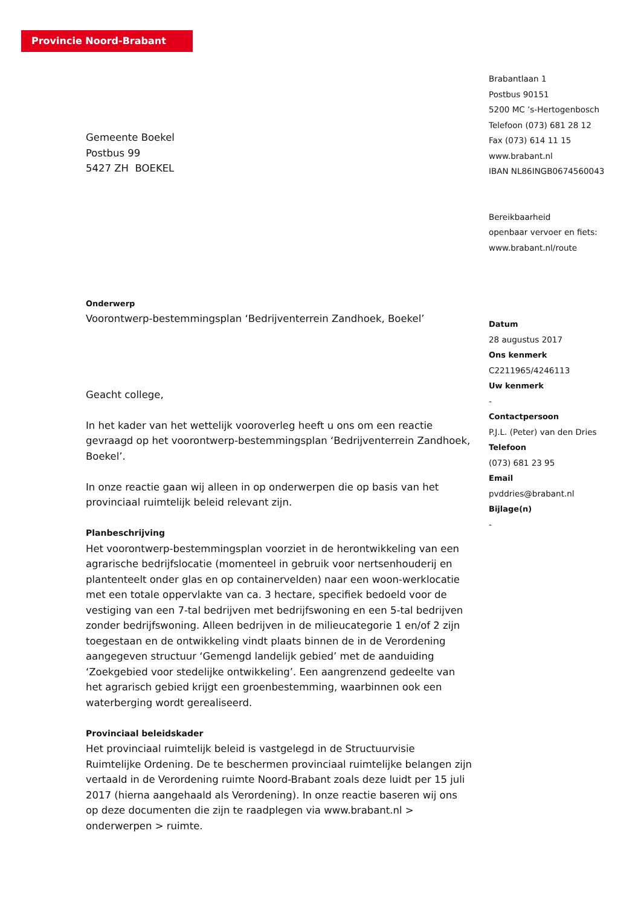Provincie Noord-Brabant
Gemeente Boekel
Postbus 99
5427 ZH BOEKEL
Onderwerp
Voorontwerp-bestemmingsplan ‘Bedrijventerrein Zandhoek, Boekel’
Geacht college,
In het kader van het wettelijk vooroverleg heeft u ons om een reactie gevraagd op het voorontwerp-bestemmingsplan ‘Bedrijventerrein Zandhoek, Boekel’.
In onze reactie gaan wij alleen in op onderwerpen die op basis van het provinciaal ruimtelijk beleid relevant zijn.
Planbeschrijving
Het voorontwerp-bestemmingsplan voorziet in de herontwikkeling van een agrarische bedrijfslocatie (momenteel in gebruik voor nertsenhouderij en plantenteelt onder glas en op containervelden) naar een woon-werklocatie met een totale oppervlakte van ca. 3 hectare, specifiek bedoeld voor de vestiging van een 7-tal bedrijven met bedrijfswoning en een 5-tal bedrijven zonder bedrijfswoning. Alleen bedrijven in de milieucategorie 1 en/of 2 zijn toegestaan en de ontwikkeling vindt plaats binnen de in de Verordening aangegeven structuur ‘Gemengd landelijk gebied’ met de aanduiding ‘Zoekgebied voor stedelijke ontwikkeling’. Een aangrenzend gedeelte van het agrarisch gebied krijgt een groenbestemming, waarbinnen ook een waterberging wordt gerealiseerd.
Provinciaal beleidskader
Het provinciaal ruimtelijk beleid is vastgelegd in de Structuurvisie Ruimtelijke Ordening. De te beschermen provinciaal ruimtelijke belangen zijn vertaald in de Verordening ruimte Noord-Brabant zoals deze luidt per 15 juli 2017 (hierna aangehaald als Verordening). In onze reactie baseren wij ons op deze documenten die zijn te raadplegen via www.brabant.nl > onderwerpen > ruimte.
Brabantlaan 1
Postbus 90151
5200 MC ’s-Hertogenbosch
Telefoon (073) 681 28 12
Fax (073) 614 11 15
www.brabant.nl
IBAN NL86INGB0674560043
Bereikbaarheid
openbaar vervoer en fiets:
www.brabant.nl/route
Datum
28 augustus 2017
Ons kenmerk
C2211965/4246113
Uw kenmerk
-
Contactpersoon
P.J.L. (Peter) van den Dries
Telefoon
(073) 681 23 95
Email
pvddries@brabant.nl
Bijlage(n)
-